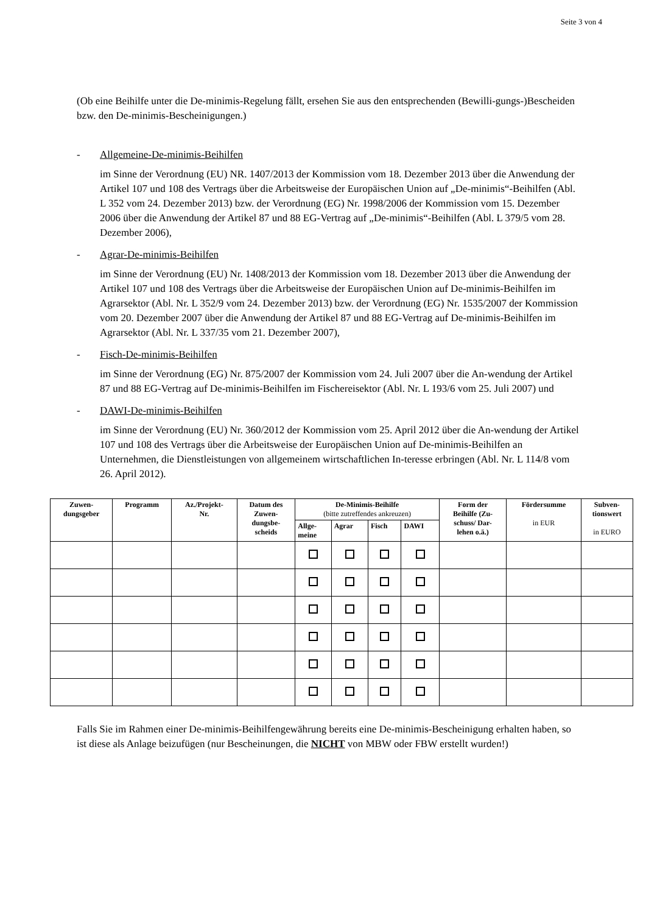Seite 3 von 4
(Ob eine Beihilfe unter die De-minimis-Regelung fällt, ersehen Sie aus den entsprechenden (Bewilli-gungs-)Bescheiden bzw. den De-minimis-Bescheinigungen.)
- Allgemeine-De-minimis-Beihilfen
im Sinne der Verordnung (EU) NR. 1407/2013 der Kommission vom 18. Dezember 2013 über die Anwendung der Artikel 107 und 108 des Vertrags über die Arbeitsweise der Europäischen Union auf „De-minimis“-Beihilfen (Abl. L 352 vom 24. Dezember 2013) bzw. der Verordnung (EG) Nr. 1998/2006 der Kommission vom 15. Dezember 2006 über die Anwendung der Artikel 87 und 88 EG-Vertrag auf „De-minimis“-Beihilfen (Abl. L 379/5 vom 28. Dezember 2006),
- Agrar-De-minimis-Beihilfen
im Sinne der Verordnung (EU) Nr. 1408/2013 der Kommission vom 18. Dezember 2013 über die Anwendung der Artikel 107 und 108 des Vertrags über die Arbeitsweise der Europäischen Union auf De-minimis-Beihilfen im Agrarsektor (Abl. Nr. L 352/9 vom 24. Dezember 2013) bzw. der Verordnung (EG) Nr. 1535/2007 der Kommission vom 20. Dezember 2007 über die Anwendung der Artikel 87 und 88 EG-Vertrag auf De-minimis-Beihilfen im Agrarsektor (Abl. Nr. L 337/35 vom 21. Dezember 2007),
- Fisch-De-minimis-Beihilfen
im Sinne der Verordnung (EG) Nr. 875/2007 der Kommission vom 24. Juli 2007 über die An-wendung der Artikel 87 und 88 EG-Vertrag auf De-minimis-Beihilfen im Fischereisektor (Abl. Nr. L 193/6 vom 25. Juli 2007) und
- DAWI-De-minimis-Beihilfen
im Sinne der Verordnung (EU) Nr. 360/2012 der Kommission vom 25. April 2012 über die An-wendung der Artikel 107 und 108 des Vertrags über die Arbeitsweise der Europäischen Union auf De-minimis-Beihilfen an Unternehmen, die Dienstleistungen von allgemeinem wirtschaftlichen In-teresse erbringen (Abl. Nr. L 114/8 vom 26. April 2012).
| Zuwen- dungsgeber | Programm | Az./Projekt- Nr. | Datum des Zuwen- dungsbe- scheids | De-Minimis-Beihilfe (bitte zutreffendes ankreuzen) | | | | Form der Beihilfe (Zu- schuss/ Dar- lehen o.ä.) | Fördersumme in EUR | Subven- tionswert in EURO |
| --- | --- | --- | --- | --- | --- | --- | --- | --- | --- | --- |
| | | | | Allge- meine | Agrar | Fisch | DAWI | | | |
Falls Sie im Rahmen einer De-minimis-Beihilfengewährung bereits eine De-minimis-Bescheinigung erhalten haben, so ist diese als Anlage beizufügen (nur Bescheinungen, die NICHT von MBW oder FBW erstellt wurden!)